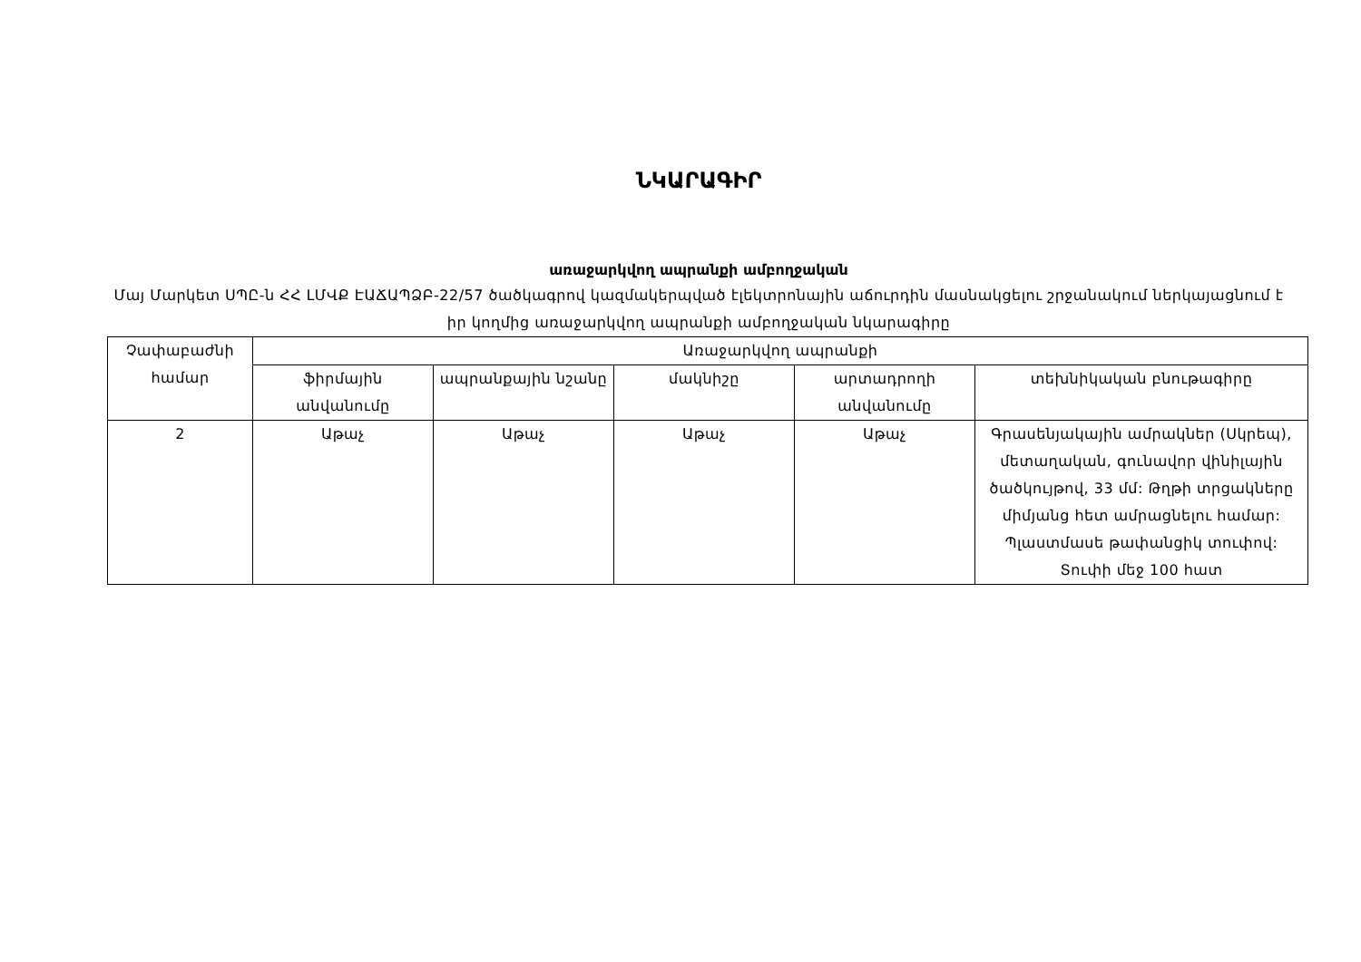ՆԿԱՐԱԳԻՐ
առաջարկվող ապրանքի ամբողջական
Մայ Մարկետ ՍՊԸ-ն ՀՀ ԼՄՎՔ ԷԱՃԱՊՁԲ-22/57 ծածկագրով կազմակերպված էլեկտրոնային աճուրդին մասնակցելու շրջանակում ներկայացնում է իր կողմից առաջարկվող ապրանքի ամբողջական նկարագիրը
| Չափաբաժնի համար | Առաջարկվող ապրանքի | | | | |
| --- | --- | --- | --- | --- | --- |
| | ֆիրմային անվանումը | ապրանքային նշանը | մակնիշը | արտադրողի անվանումը | տեխնիկական բնութագիրը |
| 2 | Աթաչ | Աթաչ | Աթաչ | Աթաչ | Գրասենյակային ամրակներ (Սկրեպ), մետաղական, գունավոր վինիլային ծածկույթով, 33 մմ: Թղթի տրցակները միմյանց հետ ամրացնելու համար: Պլաստմասե թափանցիկ տուփով: Տուփի մեջ 100 հատ |